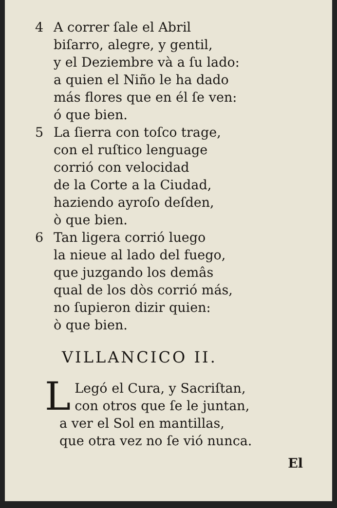4 A correr ſale el Abril
biſarro, alegre, y gentil,
y el Deziembre và a ſu lado:
a quien el Niño le ha dado
más flores que en él ſe ven:
ó que bien.
5 La ſierra con toſco trage,
con el ruſtico lenguage
corrió con velocidad
de la Corte a la Ciudad,
haziendo ayroſo deſden,
ò que bien.
6 Tan ligera corrió luego
la nieue al lado del fuego,
que juzgando los demâs
qual de los dòs corrió más,
no ſupieron dizir quien:
ò que bien.
VILLANCICO II.
LLegó el Cura, y Sacriſtan,
con otros que ſe le juntan,
a ver el Sol en mantillas,
que otra vez no ſe vió nunca.
El